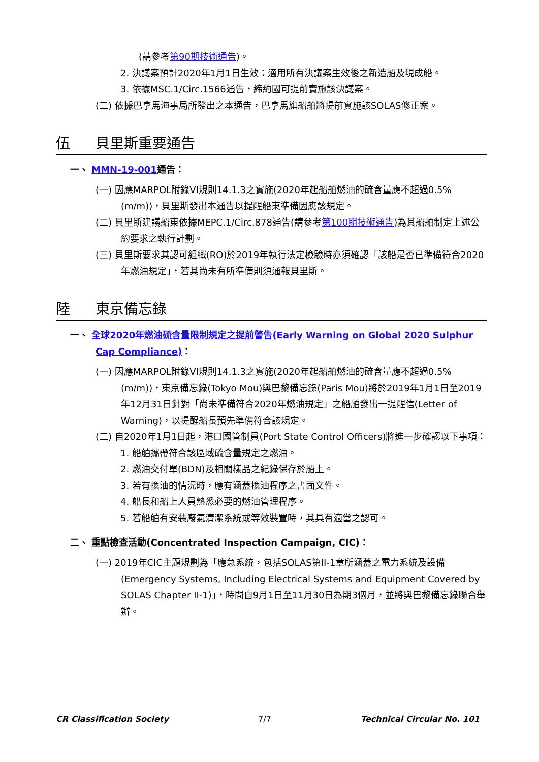(請參考第90期技術通告)。
2. 決議案預計2020年1月1日生效：適用所有決議案生效後之新造船及現成船。
3. 依據MSC.1/Circ.1566通告，締約國可提前實施該決議案。
(二) 依據巴拿馬海事局所發出之本通告，巴拿馬旗船舶將提前實施該SOLAS修正案。
伍 貝里斯重要通告
一、 MMN-19-001通告：
(一) 因應MARPOL附錄VI規則14.1.3之實施(2020年起船舶燃油的硫含量應不超過0.5%(m/m))，貝里斯發出本通告以提醒船東準備因應該規定。
(二) 貝里斯建議船東依據MEPC.1/Circ.878通告(請參考第100期技術通告)為其船舶制定上述公約要求之執行計劃。
(三) 貝里斯要求其認可組織(RO)於2019年執行法定檢驗時亦須確認「該船是否已準備符合2020年燃油規定」，若其尚未有所準備則須通報貝里斯。
陸 東京備忘錄
一、 全球2020年燃油硫含量限制規定之提前警告(Early Warning on Global 2020 Sulphur Cap Compliance)：
(一) 因應MARPOL附錄VI規則14.1.3之實施(2020年起船舶燃油的硫含量應不超過0.5%(m/m))，東京備忘錄(Tokyo Mou)與巴黎備忘錄(Paris Mou)將於2019年1月1日至2019年12月31日針對「尚未準備符合2020年燃油規定」之船舶發出一提醒信(Letter of Warning)，以提醒船長預先準備符合該規定。
(二) 自2020年1月1日起，港口國管制員(Port State Control Officers)將進一步確認以下事項：
1. 船舶攜帶符合該區域硫含量規定之燃油。
2. 燃油交付單(BDN)及相關樣品之紀錄保存於船上。
3. 若有換油的情況時，應有涵蓋換油程序之書面文件。
4. 船長和船上人員熟悉必要的燃油管理程序。
5. 若船舶有安裝廢氣清潔系統或等效裝置時，其具有適當之認可。
二、 重點檢查活動(Concentrated Inspection Campaign, CIC)：
(一) 2019年CIC主題規劃為「應急系統，包括SOLAS第II-1章所涵蓋之電力系統及設備(Emergency Systems, Including Electrical Systems and Equipment Covered by SOLAS Chapter II-1)」，時間自9月1日至11月30日為期3個月，並將與巴黎備忘錄聯合舉辦。
CR Classification Society 7/7 Technical Circular No. 101